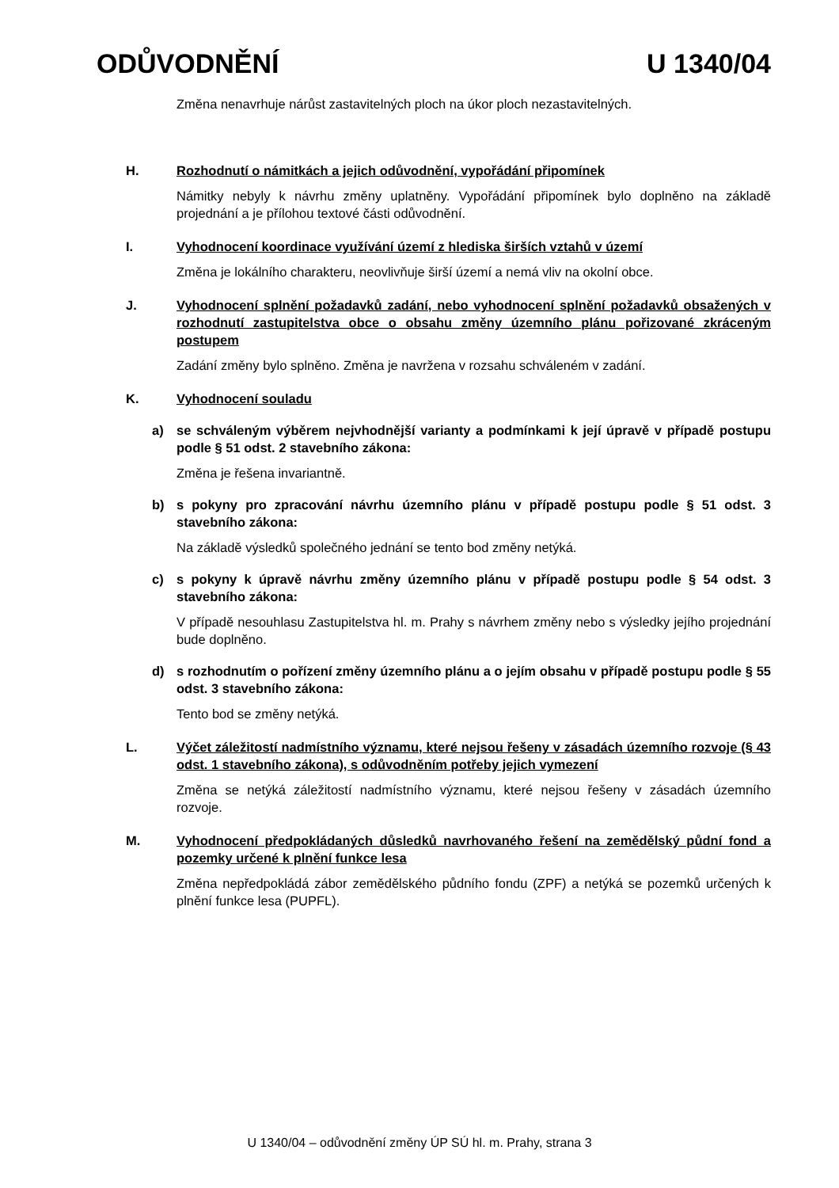ODŮVODNĚNÍ U 1340/04
Změna nenavrhuje nárůst zastavitelných ploch na úkor ploch nezastavitelných.
H. Rozhodnutí o námitkách a jejich odůvodnění, vypořádání připomínek
Námitky nebyly k návrhu změny uplatněny. Vypořádání připomínek bylo doplněno na základě projednání a je přílohou textové části odůvodnění.
I. Vyhodnocení koordinace využívání území z hlediska širších vztahů v území
Změna je lokálního charakteru, neovlivňuje širší území a nemá vliv na okolní obce.
J. Vyhodnocení splnění požadavků zadání, nebo vyhodnocení splnění požadavků obsažených v rozhodnutí zastupitelstva obce o obsahu změny územního plánu pořizované zkráceným postupem
Zadání změny bylo splněno. Změna je navržena v rozsahu schváleném v zadání.
K. Vyhodnocení souladu
a) se schváleným výběrem nejvhodnější varianty a podmínkami k její úpravě v případě postupu podle § 51 odst. 2 stavebního zákona:
Změna je řešena invariantně.
b) s pokyny pro zpracování návrhu územního plánu v případě postupu podle § 51 odst. 3 stavebního zákona:
Na základě výsledků společného jednání se tento bod změny netýká.
c) s pokyny k úpravě návrhu změny územního plánu v případě postupu podle § 54 odst. 3 stavebního zákona:
V případě nesouhlasu Zastupitelstva hl. m. Prahy s návrhem změny nebo s výsledky jejího projednání bude doplněno.
d) s rozhodnutím o pořízení změny územního plánu a o jejím obsahu v případě postupu podle § 55 odst. 3 stavebního zákona:
Tento bod se změny netýká.
L. Výčet záležitostí nadmístního významu, které nejsou řešeny v zásadách územního rozvoje (§ 43 odst. 1 stavebního zákona), s odůvodněním potřeby jejich vymezení
Změna se netýká záležitostí nadmístního významu, které nejsou řešeny v zásadách územního rozvoje.
M. Vyhodnocení předpokládaných důsledků navrhovaného řešení na zemědělský půdní fond a pozemky určené k plnění funkce lesa
Změna nepředpokládá zábor zemědělského půdního fondu (ZPF) a netýká se pozemků určených k plnění funkce lesa (PUPFL).
U 1340/04 – odůvodnění změny ÚP SÚ hl. m. Prahy, strana 3